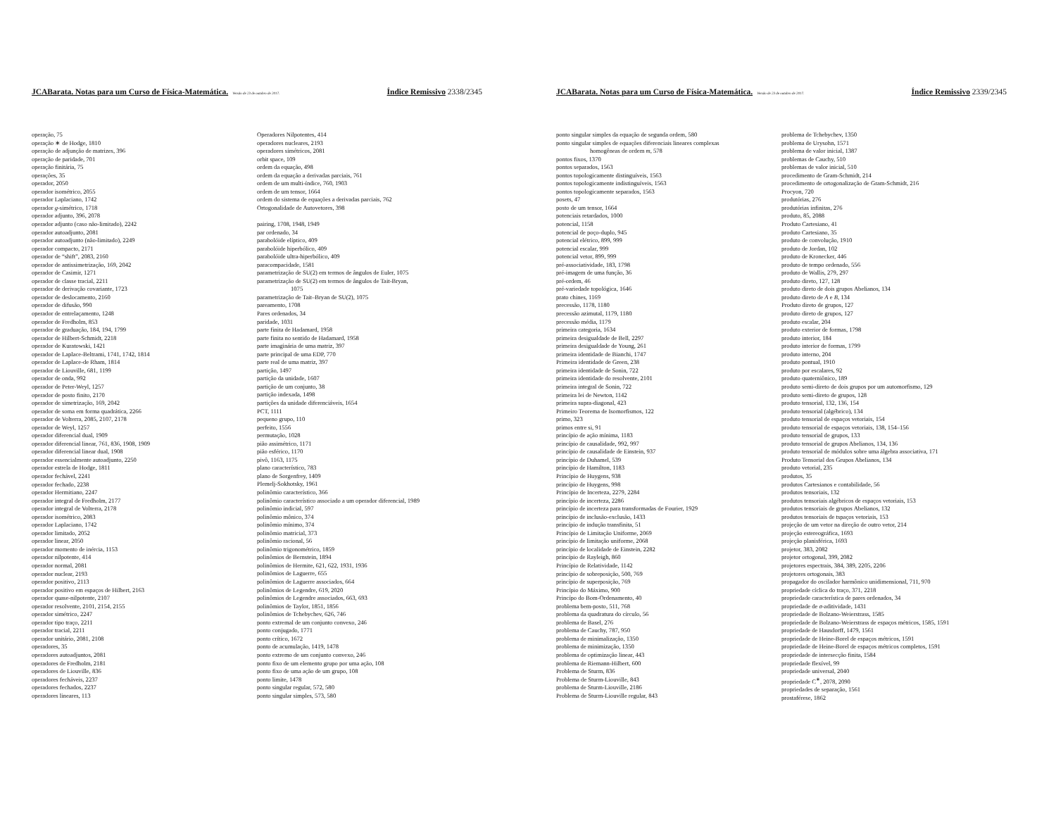JCABarata. Notas para um Curso de Física-Matemática. Versão de 23 de outubro de 2017. Índice Remissivo 2338/2345
operação, 75
operação ∗ de Hodge, 1810
operação de adjunção de matrizes, 396
operação de paridade, 701
operação finitária, 75
operações, 35
operador, 2050
operador isométrico, 2055
operador Laplaciano, 1742
operador g-simétrico, 1718
operador adjunto, 396, 2078
operador adjunto (caso não-limitado), 2242
operador autoadjunto, 2081
operador autoadjunto (não-limitado), 2249
operador compacto, 2171
operador de “shift”, 2083, 2160
operador de antissimetrização, 169, 2042
operador de Casimir, 1271
operador de classe tracial, 2211
operador de derivação covariante, 1723
operador de deslocamento, 2160
operador de difusão, 990
operador de entrelaçamento, 1248
operador de Fredholm, 853
operador de graduação, 184, 194, 1799
operador de Hilbert-Schmidt, 2218
operador de Kuratowski, 1421
operador de Laplace-Beltrami, 1741, 1742, 1814
operador de Laplace-de Rham, 1814
operador de Liouville, 681, 1199
operador de onda, 992
operador de Peter-Weyl, 1257
operador de posto finito, 2170
operador de simetrização, 169, 2042
operador de soma em forma quadrática, 2266
operador de Volterra, 2085, 2107, 2178
operador de Weyl, 1257
operador diferencial dual, 1909
operador diferencial linear, 761, 836, 1908, 1909
operador diferencial linear dual, 1908
operador essencialmente autoadjunto, 2250
operador estrela de Hodge, 1811
operador fechável, 2241
operador fechado, 2238
operador Hermitiano, 2247
operador integral de Fredholm, 2177
operador integral de Volterra, 2178
operador isométrico, 2083
operador Laplaciano, 1742
operador limitado, 2052
operador linear, 2050
operador momento de inércia, 1153
operador nilpotente, 414
operador normal, 2081
operador nuclear, 2193
operador positivo, 2113
operador positivo em espaços de Hilbert, 2163
operador quase-nilpotente, 2107
operador resolvente, 2101, 2154, 2155
operador simétrico, 2247
operador tipo traço, 2211
operador tracial, 2211
operador unitário, 2081, 2108
operadores, 35
operadores autoadjuntos, 2081
operadores de Fredholm, 2181
operadores de Liouville, 836
operadores fecháveis, 2237
operadores fechados, 2237
operadores lineares, 113
Operadores Nilpotentes, 414
operadores nucleares, 2193
operadores simétricos, 2081
orbit space, 109
ordem da equação, 498
ordem da equação a derivadas parciais, 761
ordem de um multi-índice, 760, 1903
ordem de um tensor, 1664
ordem do sistema de equações a derivadas parciais, 762
Ortogonalidade de Autovetores, 398
pairing, 1708, 1948, 1949
par ordenado, 34
parabolóide elíptico, 409
parabolóide hiperbólico, 409
parabolóide ultra-hiperbólico, 409
paracompacidade, 1581
parametrização de SU(2) em termos de ângulos de Euler, 1075
parametrização de SU(2) em termos de ângulos de Tait-Bryan,
1075
parametrização de Tait–Bryan de SU(2), 1075
pareamento, 1708
Pares ordenados, 34
paridade, 1031
parte finita de Hadamard, 1958
parte finita no sentido de Hadamard, 1958
parte imaginária de uma matriz, 397
parte principal de uma EDP, 770
parte real de uma matriz, 397
partição, 1497
partição da unidade, 1607
partição de um conjunto, 38
partição indexada, 1498
partições da unidade diferenciáveis, 1654
PCT, 1111
pequeno grupo, 110
perfeito, 1556
permutação, 1028
pião assimétrico, 1171
pião esférico, 1170
pivô, 1163, 1175
plano característico, 783
plano de Sorgenfrey, 1409
Plemelj-Sokhotsky, 1961
polinômio característico, 366
polinômio característico associado a um operador diferencial, 1989
polinômio indicial, 597
polinômio mônico, 374
polinômio mínimo, 374
polinômio matricial, 373
polinômio racional, 56
polinômio trigonométrico, 1859
polinômios de Bernstein, 1894
polinômios de Hermite, 621, 622, 1931, 1936
polinômios de Laguerre, 655
polinômios de Laguerre associados, 664
polinômios de Legendre, 619, 2020
polinômios de Legendre associados, 663, 693
polinômios de Taylor, 1851, 1856
polinômios de Tchebychev, 626, 746
ponto extremal de um conjunto convexo, 246
ponto conjugado, 1771
ponto crítico, 1672
ponto de acumulação, 1419, 1478
ponto extremo de um conjunto convexo, 246
ponto fixo de um elemento grupo por uma ação, 108
ponto fixo de uma ação de um grupo, 108
ponto limite, 1478
ponto singular regular, 572, 580
ponto singular simples, 573, 580
JCABarata. Notas para um Curso de Física-Matemática. Versão de 23 de outubro de 2017. Índice Remissivo 2339/2345
ponto singular simples da equação de segunda ordem, 580
ponto singular simples de equações diferenciais lineares complexas
homogêneas de ordem m, 578
pontos fixos, 1370
pontos separados, 1563
pontos topologicamente distinguíveis, 1563
pontos topologicamente indistinguíveis, 1563
pontos topologicamente separados, 1563
posets, 47
posto de um tensor, 1664
potenciais retardados, 1000
potencial, 1158
potencial de poço-duplo, 945
potencial elétrico, 899, 999
potencial escalar, 999
potencial vetor, 899, 999
pré-associatividade, 183, 1798
pré-imagem de uma função, 36
pré-ordem, 46
pré-variedade topológica, 1646
prato chines, 1169
precessão, 1178, 1180
precessão azimutal, 1179, 1180
precessão média, 1179
primeira categoria, 1634
primeira desigualdade de Bell, 2297
primeira desigualdade de Young, 261
primeira identidade de Bianchi, 1747
Primeira identidade de Green, 238
primeira identidade de Sonin, 722
primeira identidade do resolvente, 2101
primeira integral de Sonin, 722
primeira lei de Newton, 1142
primeira supra-diagonal, 423
Primeiro Teorema de Isomorfismos, 122
primo, 323
primos entre si, 91
princípio de ação mínima, 1183
princípio de causalidade, 992, 997
princípio de causalidade de Einstein, 937
princípio de Duhamel, 539
princípio de Hamilton, 1183
Princípio de Huygens, 938
princípio de Huygens, 998
Princípio de Incerteza, 2279, 2284
princípio de incerteza, 2286
princípio de incerteza para transformadas de Fourier, 1929
princípio de inclusão-exclusão, 1433
princípio de indução transfinita, 51
Princípio de Limitação Uniforme, 2069
princípio de limitação uniforme, 2068
princípio de localidade de Einstein, 2282
princípio de Rayleigh, 860
Princípio de Relatividade, 1142
princípio de sobreposição, 500, 769
princípio de superposição, 769
Princípio do Máximo, 900
Princípo do Bom-Ordenamento, 40
problema bem-posto, 511, 768
problema da quadratura do círculo, 56
problema de Basel, 276
problema de Cauchy, 787, 950
problema de minimalização, 1350
problema de minimização, 1350
problema de optimização linear, 443
problema de Riemann-Hilbert, 600
Problema de Sturm, 836
Problema de Sturm-Liouville, 843
problema de Sturm-Liouville, 2186
Problema de Sturm-Liouville regular, 843
problema de Tchebychev, 1350
problema de Urysohn, 1571
problema de valor inicial, 1387
problemas de Cauchy, 510
problemas de valor inicial, 510
procedimento de Gram-Schmidt, 214
procedimento de ortogonalização de Gram-Schmidt, 216
Procyon, 720
produtórias, 276
produtórias infinitas, 276
produto, 85, 2088
Produto Cartesiano, 41
produto Cartesiano, 35
produto de convolução, 1910
produto de Jordan, 102
produto de Kronecker, 446
produto de tempo ordenado, 556
produto de Wallis, 279, 297
produto direto, 127, 128
produto direto de dois grupos Abelianos, 134
produto direto de A e B, 134
Produto direto de grupos, 127
produto direto de grupos, 127
produto escalar, 204
produto exterior de formas, 1798
produto interior, 184
produto interior de formas, 1799
produto interno, 204
produto pontual, 1910
produto por escalares, 92
produto quaterniônico, 189
produto semi-direto de dois grupos por um automorfismo, 129
produto semi-direto de grupos, 128
produto tensorial, 132, 136, 154
produto tensorial (algébrico), 134
produto tensorial de espaços vetoriais, 154
produto tensorial de espaços vetoriais, 138, 154–156
produto tensorial de grupos, 133
produto tensorial de grupos Abelianos, 134, 136
produto tensorial de módulos sobre uma álgebra associativa, 171
Produto Tensorial dos Grupos Abelianos, 134
produto vetorial, 235
produtos, 35
produtos Cartesianos e contabilidade, 56
produtos tensoriais, 132
produtos tensoriais algébricos de espaços vetoriais, 153
produtos tensoriais de grupos Abelianos, 132
produtos tensoriais de tspaços vetoriais, 153
projeção de um vetor na direção de outro vetor, 214
projeção estereográfica, 1693
projeção planisférica, 1693
projetor, 383, 2082
projetor ortogonal, 399, 2082
projetores espectrais, 384, 389, 2205, 2206
projetores ortogonais, 383
propagador do oscilador harmônico unidimensional, 711, 970
propriedade cíclica do traço, 371, 2218
propriedade característica de pares ordenados, 34
propriedade de σ-aditividade, 1431
propriedade de Bolzano-Weierstrass, 1585
propriedade de Bolzano-Weierstrass de espaços métricos, 1585, 1591
propriedade de Hausdorff, 1479, 1561
propriedade de Heine-Borel de espaços métricos, 1591
propriedade de Heine-Borel de espaços métricos completos, 1591
propriedade de intersecção finita, 1584
propriedade flexível, 99
propriedade universal, 2040
propriedade C<sup>∗</sup>, 2078, 2090
propriedades de separação, 1561
prostaférese, 1862